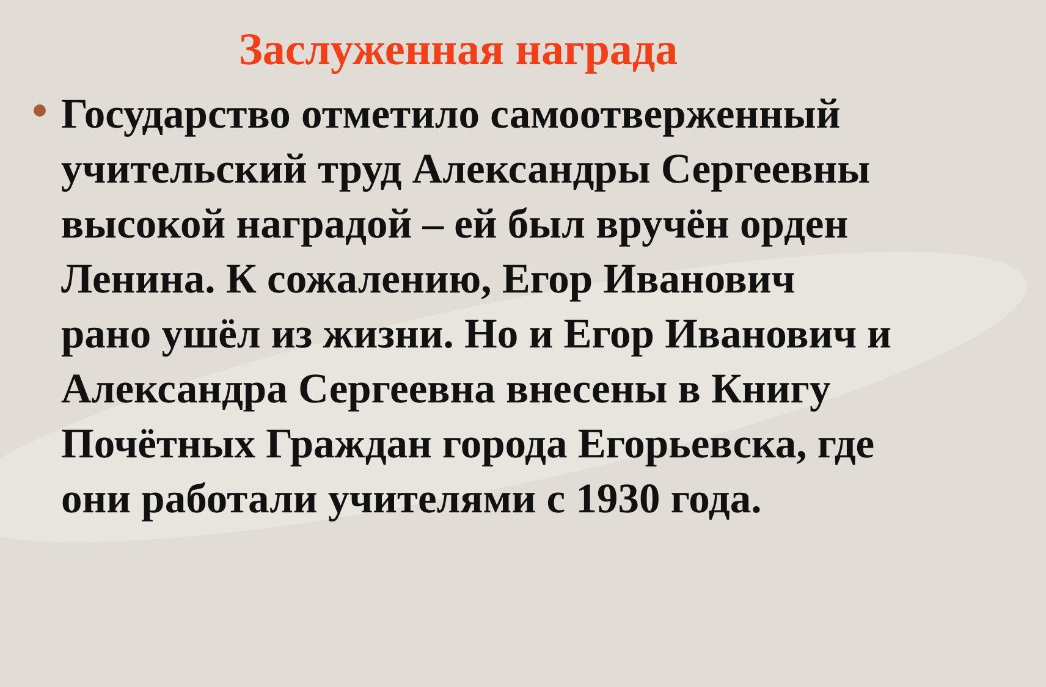Заслуженная награда
Государство отметило самоотверженный учительский труд Александры Сергеевны высокой наградой – ей был вручён орден Ленина. К сожалению, Егор Иванович рано ушёл из жизни. Но и Егор Иванович и Александра Сергеевна внесены в Книгу Почётных Граждан города Егорьевска, где они работали учителями с 1930 года.